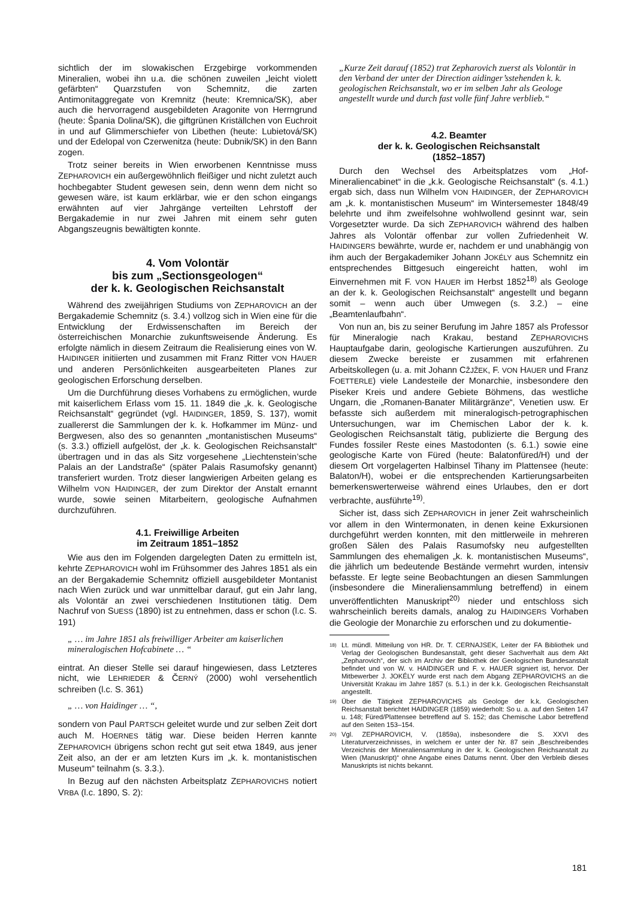sichtlich der im slowakischen Erzgebirge vorkommenden Mineralien, wobei ihn u.a. die schönen zuweilen „leicht violett gefärbten“ Quarzstufen von Schemnitz, die zarten Antimonitaggregate von Kremnitz (heute: Kremnica/SK), aber auch die hervorragend ausgebildeten Aragonite von Herrngrund (heute: Špania Dolina/SK), die giftgrünen Kriställchen von Euchroit in und auf Glimmerschiefer von Libethen (heute: Lubietová/SK) und der Edelopal von Czerwenitza (heute: Dubnik/SK) in den Bann zogen.
Trotz seiner bereits in Wien erworbenen Kenntnisse muss ZEPHAROVICH ein außergewöhnlich fleißiger und nicht zuletzt auch hochbegabter Student gewesen sein, denn wenn dem nicht so gewesen wäre, ist kaum erklärbar, wie er den schon eingangs erwähnten auf vier Jahrgänge verteilten Lehrstoff der Bergakademie in nur zwei Jahren mit einem sehr guten Abgangszeugnis bewältigten konnte.
4. Vom Volontär
bis zum „Sectionsgeologen“
der k. k. Geologischen Reichsanstalt
Während des zweijährigen Studiums von ZEPHAROVICH an der Bergakademie Schemnitz (s. 3.4.) vollzog sich in Wien eine für die Entwicklung der Erdwissenschaften im Bereich der österreichischen Monarchie zukunftsweisende Änderung. Es erfolgte nämlich in diesem Zeitraum die Realisierung eines von W. HAIDINGER initiierten und zusammen mit Franz Ritter VON HAUER und anderen Persönlichkeiten ausgearbeiteten Planes zur geologischen Erforschung derselben.
Um die Durchführung dieses Vorhabens zu ermöglichen, wurde mit kaiserlichem Erlass vom 15. 11. 1849 die „k. k. Geologische Reichsanstalt“ gegründet (vgl. HAIDINGER, 1859, S. 137), womit zuallererst die Sammlungen der k. k. Hofkammer im Münz- und Bergwesen, also des so genannten „montanistischen Museums“ (s. 3.3.) offiziell aufgelöst, der „k. k. Geologischen Reichsanstalt“ übertragen und in das als Sitz vorgesehene „Liechtenstein’sche Palais an der Landstraße“ (später Palais Rasumofsky genannt) transferiert wurden. Trotz dieser langwierigen Arbeiten gelang es Wilhelm VON HAIDINGER, der zum Direktor der Anstalt ernannt wurde, sowie seinen Mitarbeitern, geologische Aufnahmen durchzuführen.
4.1. Freiwillige Arbeiten
im Zeitraum 1851–1852
Wie aus den im Folgenden dargelegten Daten zu ermitteln ist, kehrte ZEPHAROVICH wohl im Frühsommer des Jahres 1851 als ein an der Bergakademie Schemnitz offiziell ausgebildeter Montanist nach Wien zurück und war unmittelbar darauf, gut ein Jahr lang, als Volontär an zwei verschiedenen Institutionen tätig. Dem Nachruf von SUESS (1890) ist zu entnehmen, dass er schon (l.c. S. 191)
„ … im Jahre 1851 als freiwilliger Arbeiter am kaiserlichen mineralogischen Hofcabinete … “
eintrat. An dieser Stelle sei darauf hingewiesen, dass Letzteres nicht, wie LEHRIEDER & ČERNÝ (2000) wohl versehentlich schreiben (l.c. S. 361)
„ … von Haidinger … “,
sondern von Paul PARTSCH geleitet wurde und zur selben Zeit dort auch M. HOERNES tätig war. Diese beiden Herren kannte ZEPHAROVICH übrigens schon recht gut seit etwa 1849, aus jener Zeit also, an der er am letzten Kurs im „k. k. montanistischen Museum“ teilnahm (s. 3.3.).
In Bezug auf den nächsten Arbeitsplatz ZEPHAROVICHS notiert VRBA (l.c. 1890, S. 2):
„Kurze Zeit darauf (1852) trat Zepharovich zuerst als Volontär in den Verband der unter der Direction aidinger’sstehenden k. k. geologischen Reichsanstalt, wo er im selben Jahr als Geologe angestellt wurde und durch fast volle fünf Jahre verblieb.“
4.2. Beamter
der k. k. Geologischen Reichsanstalt
(1852–1857)
Durch den Wechsel des Arbeitsplatzes vom „Hof-Mineraliencabinet“ in die „k.k. Geologische Reichsanstalt“ (s. 4.1.) ergab sich, dass nun Wilhelm VON HAIDINGER, der ZEPHAROVICH am „k. k. montanistischen Museum“ im Wintersemester 1848/49 belehrte und ihm zweifelsohne wohlwollend gesinnt war, sein Vorgesetzter wurde. Da sich ZEPHAROVICH während des halben Jahres als Volontär offenbar zur vollen Zufriedenheit W. HAIDINGERS bewährte, wurde er, nachdem er und unabhängig von ihm auch der Bergakademiker Johann JOKÉLY aus Schemnitz ein entsprechendes Bittgesuch eingereicht hatten, wohl im Einvernehmen mit F. VON HAUER im Herbst 1852<sup>18)</sup> als Geologe an der k. k. Geologischen Reichsanstalt“ angestellt und begann somit – wenn auch über Umwegen (s. 3.2.) – eine „Beamtenlaufbahn“.
Von nun an, bis zu seiner Berufung im Jahre 1857 als Professor für Mineralogie nach Krakau, bestand ZEPHAROVICHS Hauptaufgabe darin, geologische Kartierungen auszuführen. Zu diesem Zwecke bereiste er zusammen mit erfahrenen Arbeitskollegen (u. a. mit Johann CŽJŽEK, F. VON HAUER und Franz FOETTERLE) viele Landesteile der Monarchie, insbesondere den Piseker Kreis und andere Gebiete Böhmens, das westliche Ungarn, die „Romanen-Banater Militärgränze“, Venetien usw. Er befasste sich außerdem mit mineralogisch-petrographischen Untersuchungen, war im Chemischen Labor der k. k. Geologischen Reichsanstalt tätig, publizierte die Bergung des Fundes fossiler Reste eines Mastodonten (s. 6.1.) sowie eine geologische Karte von Füred (heute: Balatonfüred/H) und der diesem Ort vorgelagerten Halbinsel Tihany im Plattensee (heute: Balaton/H), wobei er die entsprechenden Kartierungsarbeiten bemerkenswerterweise während eines Urlaubes, den er dort verbrachte, ausführte<sup>19)</sup>.
Sicher ist, dass sich ZEPHAROVICH in jener Zeit wahrscheinlich vor allem in den Wintermonaten, in denen keine Exkursionen durchgeführt werden konnten, mit den mittlerweile in mehreren großen Sälen des Palais Rasumofsky neu aufgestellten Sammlungen des ehemaligen „k. k. montanistischen Museums“, die jährlich um bedeutende Bestände vermehrt wurden, intensiv befasste. Er legte seine Beobachtungen an diesen Sammlungen (insbesondere die Mineraliensammlung betreffend) in einem unveröffentlichten Manuskript<sup>20)</sup> nieder und entschloss sich wahrscheinlich bereits damals, analog zu HAIDINGERS Vorhaben die Geologie der Monarchie zu erforschen und zu dokumentie-
18) Lt. mündl. Mitteilung von HR. Dr. T. CERNAJSEK, Leiter der FA Bibliothek und Verlag der Geologischen Bundesanstalt, geht dieser Sachverhalt aus dem Akt „Zepharovich“, der sich im Archiv der Bibliothek der Geologischen Bundesanstalt befindet und von W. v. HAIDINGER und F. v. HAUER signiert ist, hervor. Der Mitbewerber J. JOKÉLY wurde erst nach dem Abgang ZEPHAROVICHS an die Universität Krakau im Jahre 1857 (s. 5.1.) in der k.k. Geologischen Reichsanstalt angestellt.
19) Über die Tätigkeit ZEPHAROVICHS als Geologe der k.k. Geologischen Reichsanstalt berichtet HAIDINGER (1859) wiederholt: So u. a. auf den Seiten 147 u. 148; Füred/Plattensee betreffend auf S. 152; das Chemische Labor betreffend auf den Seiten 153–154.
20) Vgl. ZEPHAROVICH, V. (1859a), insbesondere die S. XXVI des Literaturverzeichnisses, in welchem er unter der Nr. 87 sein „Beschreibendes Verzeichnis der Mineraliensammlung in der k. k. Geologischen Reichsanstalt zu Wien (Manuskript)“ ohne Angabe eines Datums nennt. Über den Verbleib dieses Manuskripts ist nichts bekannt.
181